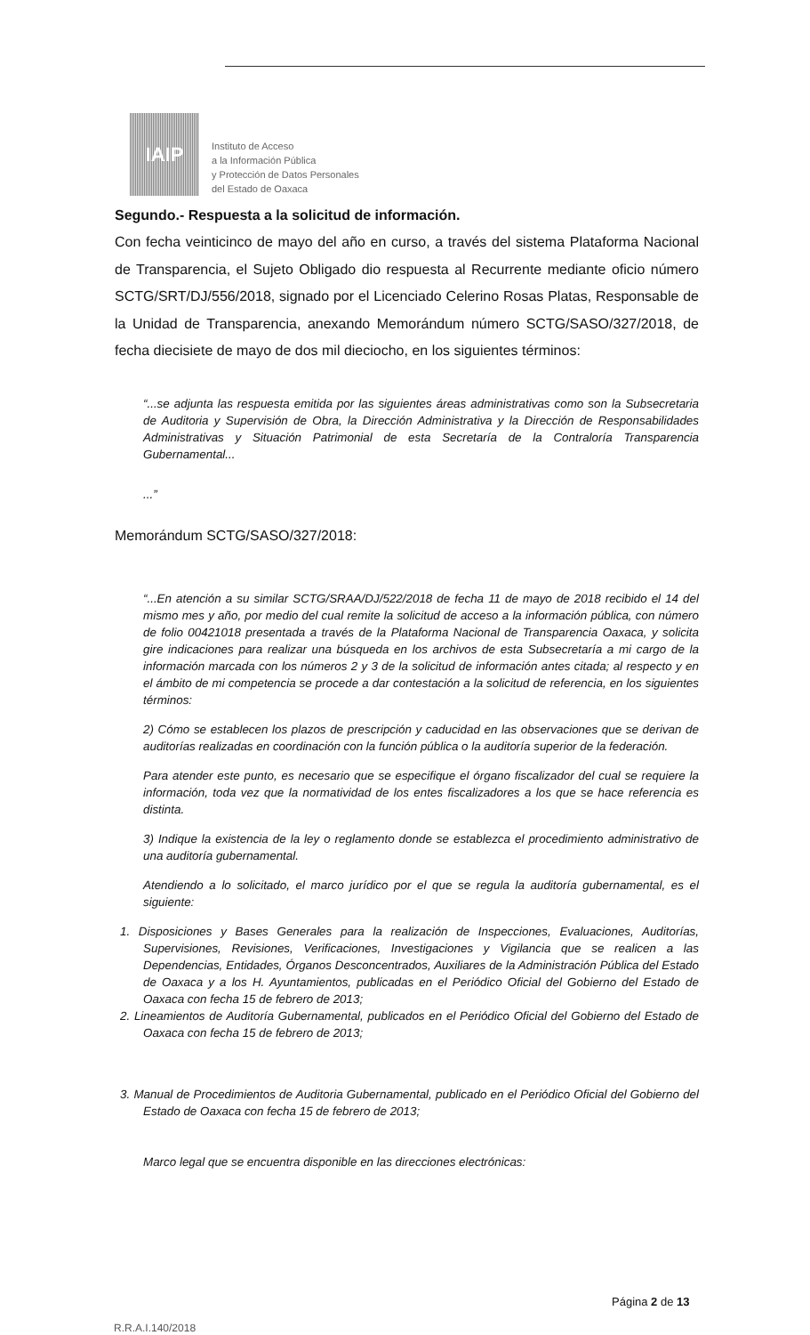IAIP
Instituto de Acceso
a la Información Pública
y Protección de Datos Personales
del Estado de Oaxaca
Segundo.- Respuesta a la solicitud de información.
Con fecha veinticinco de mayo del año en curso, a través del sistema Plataforma Nacional de Transparencia, el Sujeto Obligado dio respuesta al Recurrente mediante oficio número SCTG/SRT/DJ/556/2018, signado por el Licenciado Celerino Rosas Platas, Responsable de la Unidad de Transparencia, anexando Memorándum número SCTG/SASO/327/2018, de fecha diecisiete de mayo de dos mil dieciocho, en los siguientes términos:
“...se adjunta las respuesta emitida por las siguientes áreas administrativas como son la Subsecretaria de Auditoria y Supervisión de Obra, la Dirección Administrativa y la Dirección de Responsabilidades Administrativas y Situación Patrimonial de esta Secretaría de la Contraloría Transparencia Gubernamental...
...”
Memorándum SCTG/SASO/327/2018:
“...En atención a su similar SCTG/SRAA/DJ/522/2018 de fecha 11 de mayo de 2018 recibido el 14 del mismo mes y año, por medio del cual remite la solicitud de acceso a la información pública, con número de folio 00421018 presentada a través de la Plataforma Nacional de Transparencia Oaxaca, y solicita gire indicaciones para realizar una búsqueda en los archivos de esta Subsecretaría a mi cargo de la información marcada con los números 2 y 3 de la solicitud de información antes citada; al respecto y en el ámbito de mi competencia se procede a dar contestación a la solicitud de referencia, en los siguientes términos:
2) Cómo se establecen los plazos de prescripción y caducidad en las observaciones que se derivan de auditorías realizadas en coordinación con la función pública o la auditoría superior de la federación.
Para atender este punto, es necesario que se especifique el órgano fiscalizador del cual se requiere la información, toda vez que la normatividad de los entes fiscalizadores a los que se hace referencia es distinta.
3) Indique la existencia de la ley o reglamento donde se establezca el procedimiento administrativo de una auditoría gubernamental.
Atendiendo a lo solicitado, el marco jurídico por el que se regula la auditoría gubernamental, es el siguiente:
1. Disposiciones y Bases Generales para la realización de Inspecciones, Evaluaciones, Auditorías, Supervisiones, Revisiones, Verificaciones, Investigaciones y Vigilancia que se realicen a las Dependencias, Entidades, Órganos Desconcentrados, Auxiliares de la Administración Pública del Estado de Oaxaca y a los H. Ayuntamientos, publicadas en el Periódico Oficial del Gobierno del Estado de Oaxaca con fecha 15 de febrero de 2013;
2. Lineamientos de Auditoría Gubernamental, publicados en el Periódico Oficial del Gobierno del Estado de Oaxaca con fecha 15 de febrero de 2013;
3. Manual de Procedimientos de Auditoria Gubernamental, publicado en el Periódico Oficial del Gobierno del Estado de Oaxaca con fecha 15 de febrero de 2013;
Marco legal que se encuentra disponible en las direcciones electrónicas:
Página 2 de 13
R.R.A.I.140/2018